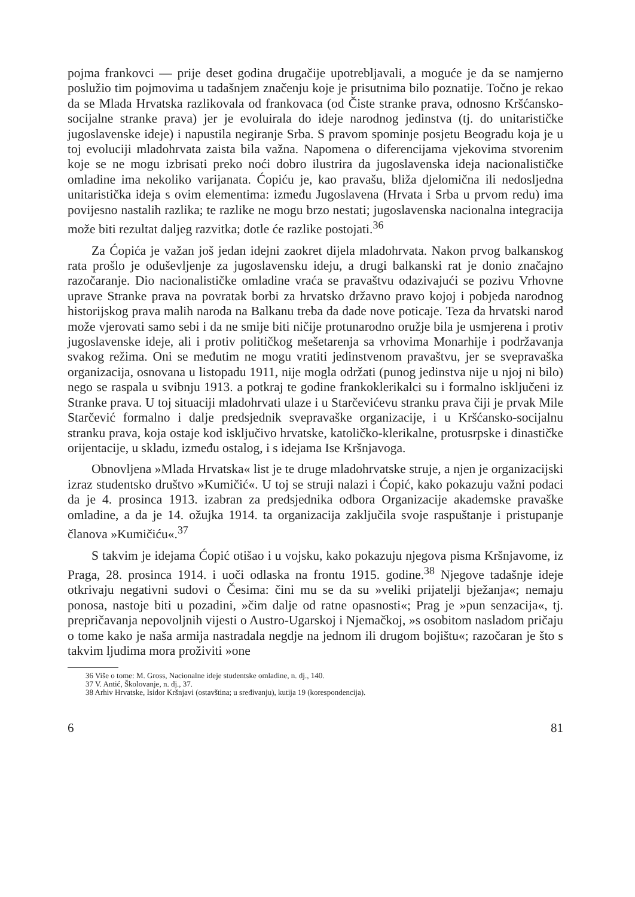pojma frankovci — prije deset godina drugačije upotrebljavali, a moguće je da se namjerno poslužio tim pojmovima u tadašnjem značenju koje je prisutnima bilo poznatije. Točno je rekao da se Mlada Hrvatska razlikovala od frankovaca (od Čiste stranke prava, odnosno Kršćansko-socijalne stranke prava) jer je evoluirala do ideje narodnog jedinstva (tj. do unitarističke jugoslavenske ideje) i napustila negiranje Srba. S pravom spominje posjetu Beogradu koja je u toj evoluciji mladohrvata zaista bila važna. Napomena o diferencijama vjekovima stvorenim koje se ne mogu izbrisati preko noći dobro ilustrira da jugoslavenska ideja nacionalističke omladine ima nekoliko varijanata. Ćopiću je, kao pravašu, bliža djelomična ili nedosljedna unitaristička ideja s ovim elementima: između Jugoslavena (Hrvata i Srba u prvom redu) ima povijesno nastalih razlika; te razlike ne mogu brzo nestati; jugoslavenska nacionalna integracija može biti rezultat daljeg razvitka; dotle će razlike postojati.<sup>36</sup>
Za Ćopića je važan još jedan idejni zaokret dijela mladohrvata. Nakon prvog balkanskog rata prošlo je oduševljenje za jugoslavensku ideju, a drugi balkanski rat je donio značajno razočaranje. Dio nacionalističke omladine vraća se pravaštvu odazivajući se pozivu Vrhovne uprave Stranke prava na povratak borbi za hrvatsko državno pravo kojoj i pobjeda narodnog historijskog prava malih naroda na Balkanu treba da dade nove poticaje. Teza da hrvatski narod može vjerovati samo sebi i da ne smije biti ničije protunarodno oružje bila je usmjerena i protiv jugoslavenske ideje, ali i protiv političkog mešetarenja sa vrhovima Monarhije i podržavanja svakog režima. Oni se međutim ne mogu vratiti jedinstvenom pravaštvu, jer se svepravaška organizacija, osnovana u listopadu 1911, nije mogla održati (punog jedinstva nije u njoj ni bilo) nego se raspala u svibnju 1913. a potkraj te godine frankoklerikalci su i formalno isključeni iz Stranke prava. U toj situaciji mladohrvati ulaze i u Starčevićevu stranku prava čiji je prvak Mile Starčević formalno i dalje predsjednik svepravaške organizacije, i u Kršćansko-socijalnu stranku prava, koja ostaje kod isključivo hrvatske, katoličko-klerikalne, protusrpske i dinastičke orijentacije, u skladu, između ostalog, i s idejama Ise Kršnjavoga.
Obnovljena »Mlada Hrvatska« list je te druge mladohrvatske struje, a njen je organizacijski izraz studentsko društvo »Kumičić«. U toj se struji nalazi i Ćopić, kako pokazuju važni podaci da je 4. prosinca 1913. izabran za predsjednika odbora Organizacije akademske pravaške omladine, a da je 14. ožujka 1914. ta organizacija zaključila svoje raspuštanje i pristupanje članova »Kumičiću«.<sup>37</sup>
S takvim je idejama Ćopić otišao i u vojsku, kako pokazuju njegova pisma Kršnjavome, iz Praga, 28. prosinca 1914. i uoči odlaska na frontu 1915. godine.<sup>38</sup> Njegove tadašnje ideje otkrivaju negativni sudovi o Česima: čini mu se da su »veliki prijatelji bježanja«; nemaju ponosa, nastoje biti u pozadini, »čim dalje od ratne opasnosti«; Prag je »pun senzacija«, tj. prepričavanja nepovoljnih vijesti o Austro-Ugarskoj i Njemačkoj, »s osobitom nasladom pričaju o tome kako je naša armija nastradala negdje na jednom ili drugom bojištu«; razočaran je što s takvim ljudima mora proživiti »one
36 Više o tome: M. Gross, Nacionalne ideje studentske omladine, n. dj., 140.
37 V. Antić, Školovanje, n. dj., 37.
38 Arhiv Hrvatske, Isidor Kršnjavi (ostavština; u sređivanju), kutija 19 (korespondencija).
6 81